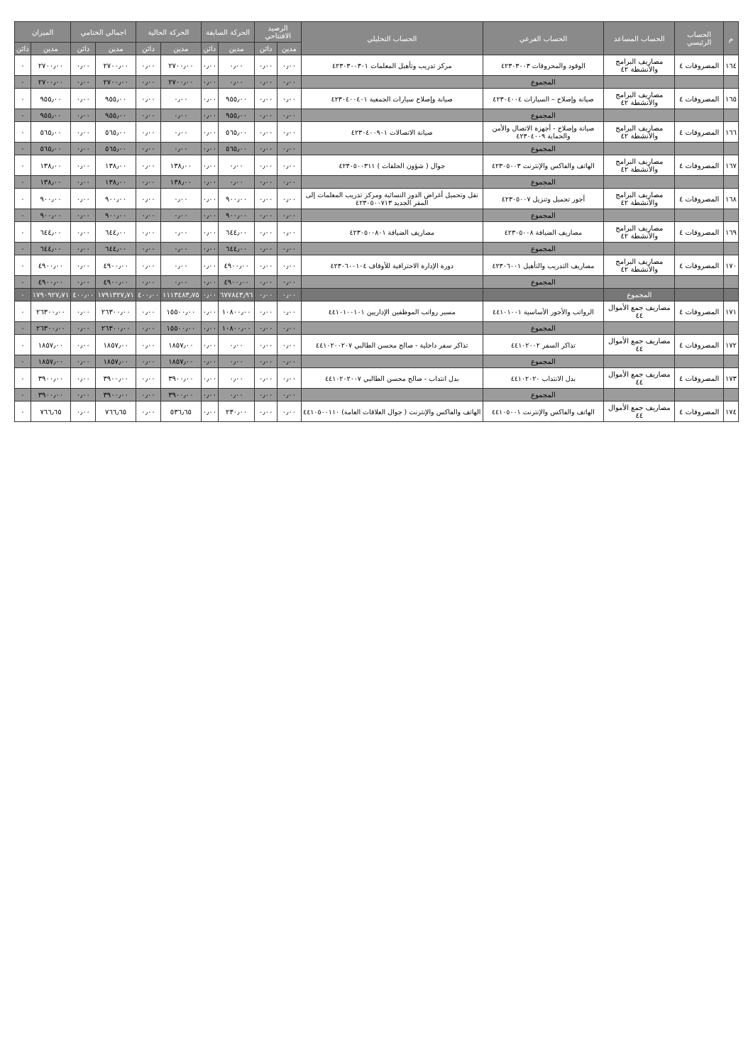| م | الحساب الرئيسي | الحساب المساعد | الحساب الفرعي | الحساب التحليلي | الرصيد الافتتاحي | | الحركة السابقة | | الحركة الحالية | | اجمالي الختامي | | الميزان | |
| --- | --- | --- | --- | --- | --- | --- | --- | --- | --- | --- | --- | --- | --- | --- |
| | | | | | مدين | دائن | مدين | دائن | مدين | دائن | مدين | دائن | مدين | دائن |
| ١٦٤ | المصروفات ٤ | مصاريف البرامج والأنشطة ٤٢ | الوقود والمحروقات ٤٢٣٠٣٠٠٣ | مركز تدريب وتأهيل المعلمات ٤٢٣٠٣٠٠٣٠١ | ٠٫٠٠ | ٠٫٠٠ | ٠٫٠٠ | ٠٫٠٠ | ٢٧٠٠٫٠٠ | ٠٫٠٠ | ٢٧٠٠٫٠٠ | ٠٫٠٠ | ٢٧٠٠٫٠٠ | ٠ |
| | | | المجموع | | ٠٫٠٠ | ٠٫٠٠ | ٠٫٠٠ | ٠٫٠٠ | ٢٧٠٠٫٠٠ | ٠٫٠٠ | ٢٧٠٠٫٠٠ | ٠٫٠٠ | ٢٧٠٠٫٠٠ | ٠ |
| ١٦٥ | المصروفات ٤ | مصاريف البرامج والأنشطة ٤٢ | صيانة وإصلاح – السيارات ٤٢٣٠٤٠٠٤ | صيانة وإصلاح سيارات الجمعية ٤٢٣٠٤٠٠٤٠١ | ٠٫٠٠ | ٠٫٠٠ | ٩٥٥٫٠٠ | ٠٫٠٠ | ٠٫٠٠ | ٠٫٠٠ | ٩٥٥٫٠٠ | ٠٫٠٠ | ٩٥٥٫٠٠ | ٠ |
| | | | المجموع | | ٠٫٠٠ | ٠٫٠٠ | ٩٥٥٫٠٠ | ٠٫٠٠ | ٠٫٠٠ | ٠٫٠٠ | ٩٥٥٫٠٠ | ٠٫٠٠ | ٩٥٥٫٠٠ | ٠ |
| ١٦٦ | المصروفات ٤ | مصاريف البرامج والأنشطة ٤٢ | صيانة وإصلاح - أجهزة الاتصال والأمن والحماية ٤٢٣٠٤٠٠٩ | صيانة الاتصالات ٤٢٣٠٤٠٠٩٠١ | ٠٫٠٠ | ٠٫٠٠ | ٥٦٥٫٠٠ | ٠٫٠٠ | ٠٫٠٠ | ٠٫٠٠ | ٥٦٥٫٠٠ | ٠٫٠٠ | ٥٦٥٫٠٠ | ٠ |
| | | | المجموع | | ٠٫٠٠ | ٠٫٠٠ | ٥٦٥٫٠٠ | ٠٫٠٠ | ٠٫٠٠ | ٠٫٠٠ | ٥٦٥٫٠٠ | ٠٫٠٠ | ٥٦٥٫٠٠ | ٠ |
| ١٦٧ | المصروفات ٤ | مصاريف البرامج والأنشطة ٤٢ | الهاتف والفاكس والإنترنت ٤٢٣٠٥٠٠٣ | جوال ( شؤون الحلقات ) ٤٢٣٠٥٠٠٣١١ | ٠٫٠٠ | ٠٫٠٠ | ٠٫٠٠ | ٠٫٠٠ | ١٣٨٫٠٠ | ٠٫٠٠ | ١٣٨٫٠٠ | ٠٫٠٠ | ١٣٨٫٠٠ | ٠ |
| | | | المجموع | | ٠٫٠٠ | ٠٫٠٠ | ٠٫٠٠ | ٠٫٠٠ | ١٣٨٫٠٠ | ٠٫٠٠ | ١٣٨٫٠٠ | ٠٫٠٠ | ١٣٨٫٠٠ | ٠ |
| ١٦٨ | المصروفات ٤ | مصاريف البرامج والأنشطة ٤٢ | أجور تحميل وتنزيل ٤٢٣٠٥٠٠٧ | نقل وتحميل أغراض الدور النسائية ومركز تدريب المعلمات إلى المقر الجديد ٤٢٣٠٥٠٠٧١٣ | ٠٫٠٠ | ٠٫٠٠ | ٩٠٠٫٠٠ | ٠٫٠٠ | ٠٫٠٠ | ٠٫٠٠ | ٩٠٠٫٠٠ | ٠٫٠٠ | ٩٠٠٫٠٠ | ٠ |
| | | | المجموع | | ٠٫٠٠ | ٠٫٠٠ | ٩٠٠٫٠٠ | ٠٫٠٠ | ٠٫٠٠ | ٠٫٠٠ | ٩٠٠٫٠٠ | ٠٫٠٠ | ٩٠٠٫٠٠ | ٠ |
| ١٦٩ | المصروفات ٤ | مصاريف البرامج والأنشطة ٤٢ | مصاريف الضيافة ٤٢٣٠٥٠٠٨ | مصاريف الضيافة ٤٢٣٠٥٠٠٨٠١ | ٠٫٠٠ | ٠٫٠٠ | ٦٤٤٫٠٠ | ٠٫٠٠ | ٠٫٠٠ | ٠٫٠٠ | ٦٤٤٫٠٠ | ٠٫٠٠ | ٦٤٤٫٠٠ | ٠ |
| | | | المجموع | | ٠٫٠٠ | ٠٫٠٠ | ٦٤٤٫٠٠ | ٠٫٠٠ | ٠٫٠٠ | ٠٫٠٠ | ٦٤٤٫٠٠ | ٠٫٠٠ | ٦٤٤٫٠٠ | ٠ |
| ١٧٠ | المصروفات ٤ | مصاريف البرامج والأنشطة ٤٢ | مصاريف التدريب والتأهيل ٤٢٣٠٦٠٠١ | دورة الإدارة الاحترافية للأوقاف ٤٢٣٠٦٠٠١٠٤ | ٠٫٠٠ | ٠٫٠٠ | ٤٩٠٠٫٠٠ | ٠٫٠٠ | ٠٫٠٠ | ٠٫٠٠ | ٤٩٠٠٫٠٠ | ٠٫٠٠ | ٤٩٠٠٫٠٠ | ٠ |
| | | | المجموع | | ٠٫٠٠ | ٠٫٠٠ | ٤٩٠٠٫٠٠ | ٠٫٠٠ | ٠٫٠٠ | ٠٫٠٠ | ٤٩٠٠٫٠٠ | ٠٫٠٠ | ٤٩٠٠٫٠٠ | ٠ |
| | | المجموع | | | ٠٫٠٠ | ٠٫٠٠ | ٦٧٧٨٤٣٫٩٦ | ٠٫٠٠ | ١١١٣٤٨٣٫٧٥ | ٤٠٠٫٠٠ | ١٧٩١٣٢٧٫٧١ | ٤٠٠٫٠٠ | ١٧٩٠٩٢٧٫٧١ | ٠ |
| ١٧١ | المصروفات ٤ | مصاريف جمع الأموال ٤٤ | الرواتب والأجور الأساسية ٤٤١٠١٠٠١ | مسير رواتب الموظفين الإداريين ٤٤١٠١٠٠١٠١ | ٠٫٠٠ | ٠٫٠٠ | ١٠٨٠٠٫٠٠ | ٠٫٠٠ | ١٥٥٠٠٫٠٠ | ٠٫٠٠ | ٢٦٣٠٠٫٠٠ | ٠٫٠٠ | ٢٦٣٠٠٫٠٠ | ٠ |
| | | | المجموع | | ٠٫٠٠ | ٠٫٠٠ | ١٠٨٠٠٫٠٠ | ٠٫٠٠ | ١٥٥٠٠٫٠٠ | ٠٫٠٠ | ٢٦٣٠٠٫٠٠ | ٠٫٠٠ | ٢٦٣٠٠٫٠٠ | ٠ |
| ١٧٢ | المصروفات ٤ | مصاريف جمع الأموال ٤٤ | تذاكر السفر ٤٤١٠٢٠٠٢ | تذاكر سفر داخلية - صالح محسن الطالبي ٤٤١٠٢٠٠٢٠٧ | ٠٫٠٠ | ٠٫٠٠ | ٠٫٠٠ | ٠٫٠٠ | ١٨٥٧٫٠٠ | ٠٫٠٠ | ١٨٥٧٫٠٠ | ٠٫٠٠ | ١٨٥٧٫٠٠ | ٠ |
| | | | المجموع | | ٠٫٠٠ | ٠٫٠٠ | ٠٫٠٠ | ٠٫٠٠ | ١٨٥٧٫٠٠ | ٠٫٠٠ | ١٨٥٧٫٠٠ | ٠٫٠٠ | ١٨٥٧٫٠٠ | ٠ |
| ١٧٣ | المصروفات ٤ | مصاريف جمع الأموال ٤٤ | بدل الانتداب ٤٤١٠٢٠٢٠ | بدل انتداب - صالح محسن الطالبي ٤٤١٠٢٠٢٠٠٧ | ٠٫٠٠ | ٠٫٠٠ | ٠٫٠٠ | ٠٫٠٠ | ٣٩٠٠٫٠٠ | ٠٫٠٠ | ٣٩٠٠٫٠٠ | ٠٫٠٠ | ٣٩٠٠٫٠٠ | ٠ |
| | | | المجموع | | ٠٫٠٠ | ٠٫٠٠ | ٠٫٠٠ | ٠٫٠٠ | ٣٩٠٠٫٠٠ | ٠٫٠٠ | ٣٩٠٠٫٠٠ | ٠٫٠٠ | ٣٩٠٠٫٠٠ | ٠ |
| ١٧٤ | المصروفات ٤ | مصاريف جمع الأموال ٤٤ | الهاتف والفاكس والإنترنت ٤٤١٠٥٠٠١ | الهاتف والفاكس والإنترنت ( جوال العلاقات العامة) ٤٤١٠٥٠٠١١٠ | ٠٫٠٠ | ٠٫٠٠ | ٢٣٠٫٠٠ | ٠٫٠٠ | ٥٣٦٫٦٥ | ٠٫٠٠ | ٧٦٦٫٦٥ | ٠٫٠٠ | ٧٦٦٫٦٥ | ٠ |